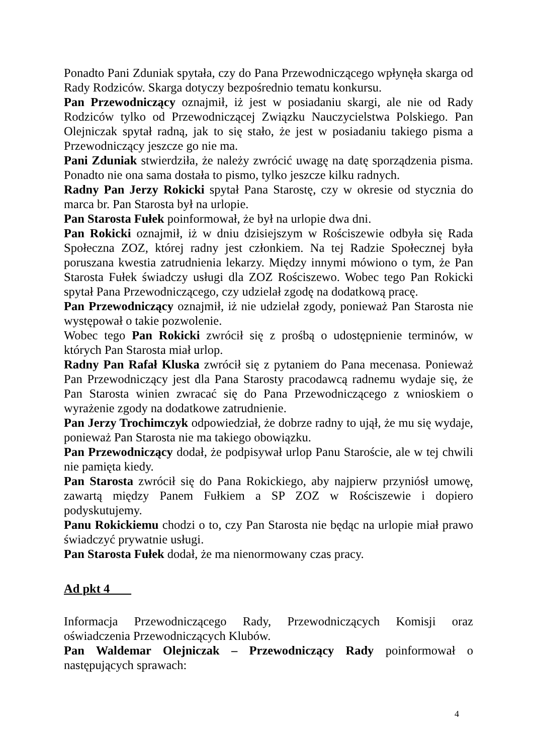Ponadto Pani Zduniak spytała, czy do Pana Przewodniczącego wpłynęła skarga od Rady Rodziców. Skarga dotyczy bezpośrednio tematu konkursu.
Pan Przewodniczący oznajmił, iż jest w posiadaniu skargi, ale nie od Rady Rodziców tylko od Przewodniczącej Związku Nauczycielstwa Polskiego. Pan Olejniczak spytał radną, jak to się stało, że jest w posiadaniu takiego pisma a Przewodniczący jeszcze go nie ma.
Pani Zduniak stwierdziła, że należy zwrócić uwagę na datę sporządzenia pisma. Ponadto nie ona sama dostała to pismo, tylko jeszcze kilku radnych.
Radny Pan Jerzy Rokicki spytał Pana Starostę, czy w okresie od stycznia do marca br. Pan Starosta był na urlopie.
Pan Starosta Fułek poinformował, że był na urlopie dwa dni.
Pan Rokicki oznajmił, iż w dniu dzisiejszym w Rościszewie odbyła się Rada Społeczna ZOZ, której radny jest członkiem. Na tej Radzie Społecznej była poruszana kwestia zatrudnienia lekarzy. Między innymi mówiono o tym, że Pan Starosta Fułek świadczy usługi dla ZOZ Rościszewo. Wobec tego Pan Rokicki spytał Pana Przewodniczącego, czy udzielał zgodę na dodatkową pracę.
Pan Przewodniczący oznajmił, iż nie udzielał zgody, ponieważ Pan Starosta nie występował o takie pozwolenie.
Wobec tego Pan Rokicki zwrócił się z prośbą o udostępnienie terminów, w których Pan Starosta miał urlop.
Radny Pan Rafał Kluska zwrócił się z pytaniem do Pana mecenasa. Ponieważ Pan Przewodniczący jest dla Pana Starosty pracodawcą radnemu wydaje się, że Pan Starosta winien zwracać się do Pana Przewodniczącego z wnioskiem o wyrażenie zgody na dodatkowe zatrudnienie.
Pan Jerzy Trochimczyk odpowiedział, że dobrze radny to ujął, że mu się wydaje, ponieważ Pan Starosta nie ma takiego obowiązku.
Pan Przewodniczący dodał, że podpisywał urlop Panu Staroście, ale w tej chwili nie pamięta kiedy.
Pan Starosta zwrócił się do Pana Rokickiego, aby najpierw przyniósł umowę, zawartą między Panem Fułkiem a SP ZOZ w Rościszewie i dopiero podyskutujemy.
Panu Rokickiemu chodzi o to, czy Pan Starosta nie będąc na urlopie miał prawo świadczyć prywatnie usługi.
Pan Starosta Fułek dodał, że ma nienormowany czas pracy.
Ad pkt 4
Informacja Przewodniczącego Rady, Przewodniczących Komisji oraz oświadczenia Przewodniczących Klubów.
Pan Waldemar Olejniczak – Przewodniczący Rady poinformował o następujących sprawach:
4